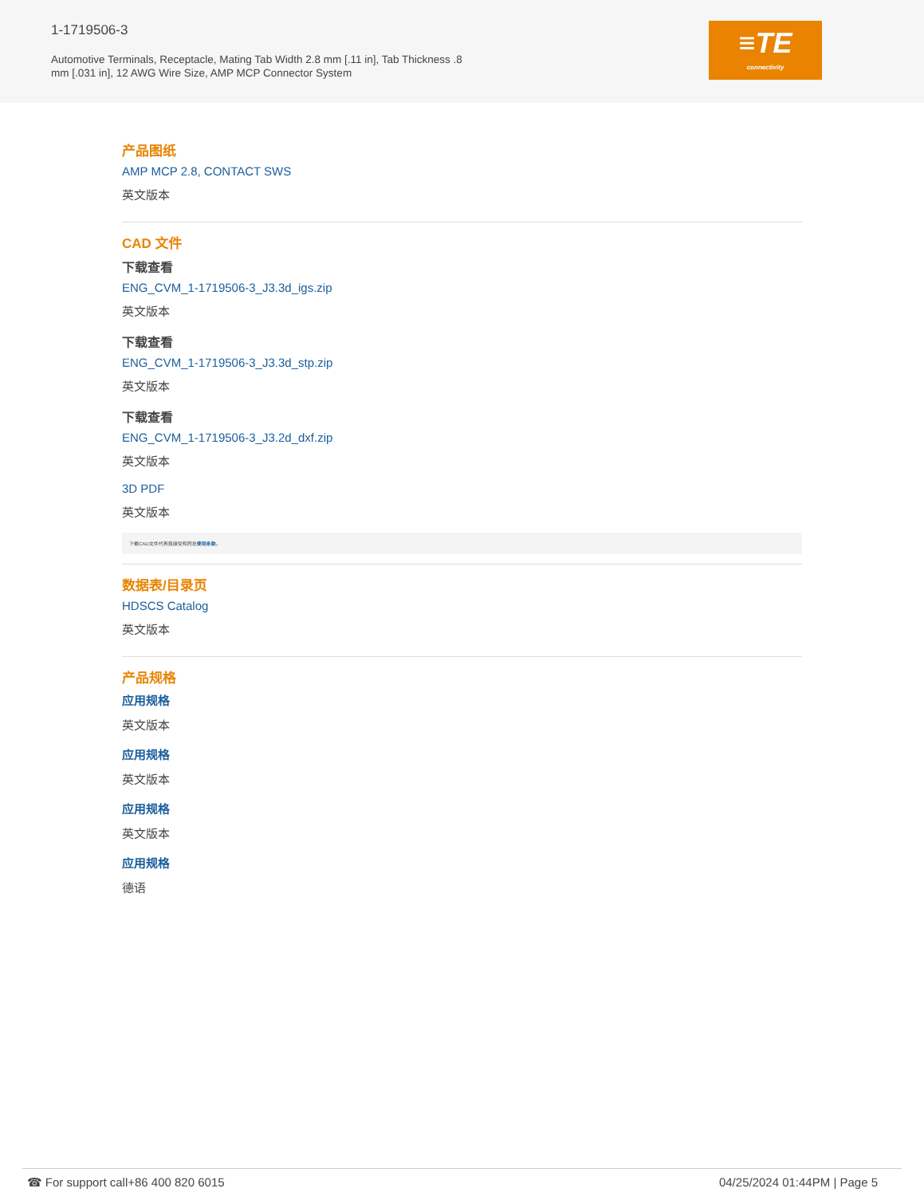1-1719506-3
Automotive Terminals, Receptacle, Mating Tab Width 2.8 mm [.11 in], Tab Thickness .8 mm [.031 in], 12 AWG Wire Size, AMP MCP Connector System
≡TE
connectivity
产品图纸
AMP MCP 2.8, CONTACT SWS
英文版本
CAD 文件
下载查看
ENG_CVM_1-1719506-3_J3.3d_igs.zip
英文版本
下载查看
ENG_CVM_1-1719506-3_J3.3d_stp.zip
英文版本
下载查看
ENG_CVM_1-1719506-3_J3.2d_dxf.zip
英文版本
3D PDF
英文版本
下载CAD文件代表我接受和同意使用条款。
数据表/目录页
HDSCS Catalog
英文版本
产品规格
应用规格
英文版本
应用规格
英文版本
应用规格
英文版本
应用规格
德语
☎ For support call+86 400 820 6015 04/25/2024 01:44PM | Page 5